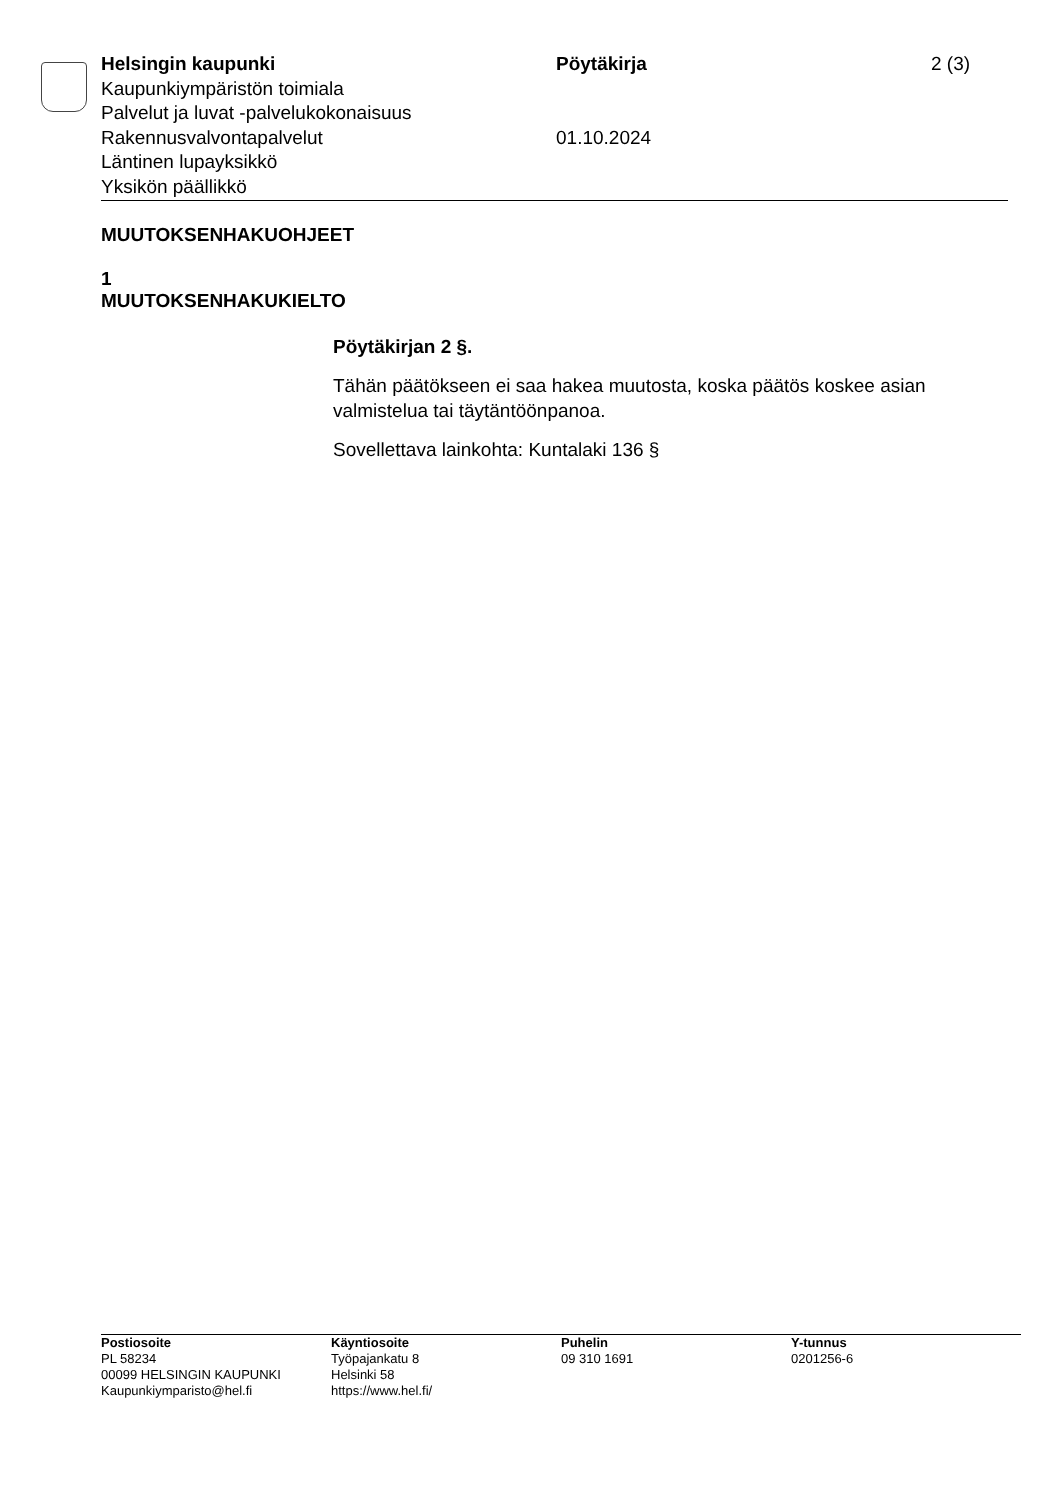Helsingin kaupunki Pöytäkirja 2 (3)
Kaupunkiympäristön toimiala
Palvelut ja luvat -palvelukokonaisuus
Rakennusvalvontapalvelut 01.10.2024
Läntinen lupayksikkö
Yksikön päällikkö
MUUTOKSENHAKUOHJEET
1
MUUTOKSENHAKUKIELTO
Pöytäkirjan 2 §.
Tähän päätökseen ei saa hakea muutosta, koska päätös koskee asian valmistelua tai täytäntöönpanoa.
Sovellettava lainkohta: Kuntalaki 136 §
Postiosoite
PL 58234
00099 HELSINGIN KAUPUNKI
Kaupunkiymparisto@hel.fi
Käyntiosoite
Työpajankatu 8
Helsinki 58
https://www.hel.fi/
Puhelin
09 310 1691
Y-tunnus
0201256-6